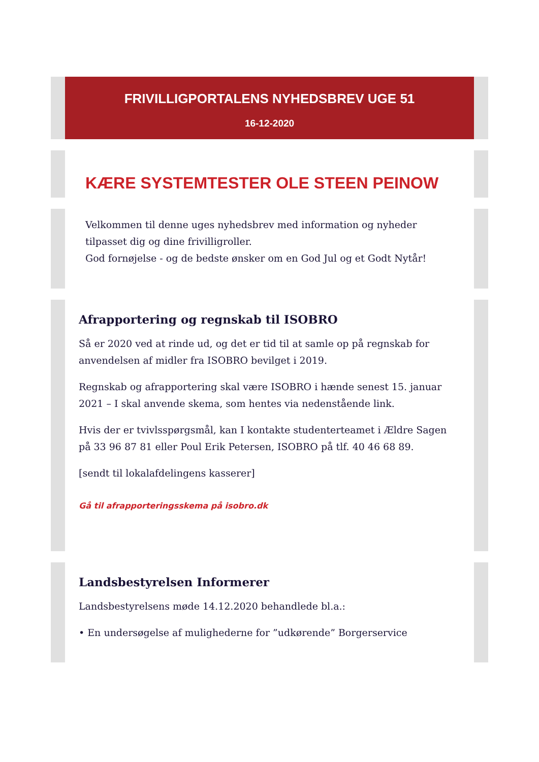FRIVILLIGPORTALENS NYHEDSBREV UGE 51
16-12-2020
KÆRE SYSTEMTESTER OLE STEEN PEINOW
Velkommen til denne uges nyhedsbrev med information og nyheder tilpasset dig og dine frivilligroller.
God fornøjelse - og de bedste ønsker om en God Jul og et Godt Nytår!
Afrapportering og regnskab til ISOBRO
Så er 2020 ved at rinde ud, og det er tid til at samle op på regnskab for anvendelsen af midler fra ISOBRO bevilget i 2019.
Regnskab og afrapportering skal være ISOBRO i hænde senest 15. januar 2021 – I skal anvende skema, som hentes via nedenstående link.
Hvis der er tvivlsspørgsmål, kan I kontakte studenterteamet i Ældre Sagen på 33 96 87 81 eller Poul Erik Petersen, ISOBRO på tlf. 40 46 68 89.
[sendt til lokalafdelingens kasserer]
Gå til afrapporteringsskema på isobro.dk
Landsbestyrelsen Informerer
Landsbestyrelsens møde 14.12.2020 behandlede bl.a.:
• En undersøgelse af mulighederne for ”udkørende” Borgerservice